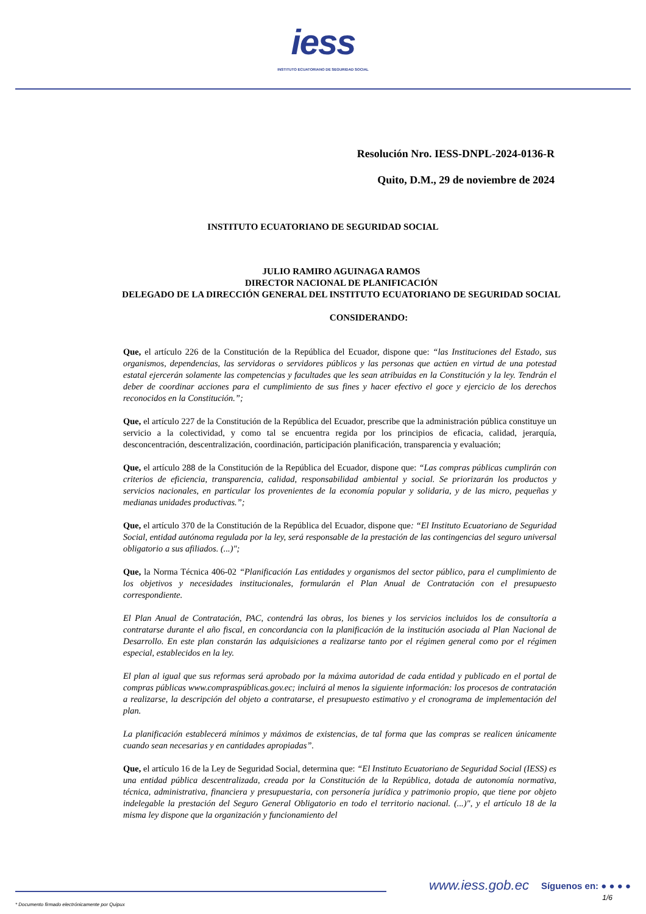iess
INSTITUTO ECUATORIANO DE SEGURIDAD SOCIAL
Resolución Nro. IESS-DNPL-2024-0136-R
Quito, D.M., 29 de noviembre de 2024
INSTITUTO ECUATORIANO DE SEGURIDAD SOCIAL
JULIO RAMIRO AGUINAGA RAMOS
DIRECTOR NACIONAL DE PLANIFICACIÓN
DELEGADO DE LA DIRECCIÓN GENERAL DEL INSTITUTO ECUATORIANO DE SEGURIDAD SOCIAL
CONSIDERANDO:
Que, el artículo 226 de la Constitución de la República del Ecuador, dispone que: “las Instituciones del Estado, sus organismos, dependencias, las servidoras o servidores públicos y las personas que actúen en virtud de una potestad estatal ejercerán solamente las competencias y facultades que les sean atribuidas en la Constitución y la ley. Tendrán el deber de coordinar acciones para el cumplimiento de sus fines y hacer efectivo el goce y ejercicio de los derechos reconocidos en la Constitución.”;
Que, el artículo 227 de la Constitución de la República del Ecuador, prescribe que la administración pública constituye un servicio a la colectividad, y como tal se encuentra regida por los principios de eficacia, calidad, jerarquía, desconcentración, descentralización, coordinación, participación planificación, transparencia y evaluación;
Que, el artículo 288 de la Constitución de la República del Ecuador, dispone que: “Las compras públicas cumplirán con criterios de eficiencia, transparencia, calidad, responsabilidad ambiental y social. Se priorizarán los productos y servicios nacionales, en particular los provenientes de la economía popular y solidaria, y de las micro, pequeñas y medianas unidades productivas.”;
Que, el artículo 370 de la Constitución de la República del Ecuador, dispone que: “El Instituto Ecuatoriano de Seguridad Social, entidad autónoma regulada por la ley, será responsable de la prestación de las contingencias del seguro universal obligatorio a sus afiliados. (...)";
Que, la Norma Técnica 406-02 “Planificación Las entidades y organismos del sector público, para el cumplimiento de los objetivos y necesidades institucionales, formularán el Plan Anual de Contratación con el presupuesto correspondiente.
El Plan Anual de Contratación, PAC, contendrá las obras, los bienes y los servicios incluidos los de consultoría a contratarse durante el año fiscal, en concordancia con la planificación de la institución asociada al Plan Nacional de Desarrollo. En este plan constarán las adquisiciones a realizarse tanto por el régimen general como por el régimen especial, establecidos en la ley.
El plan al igual que sus reformas será aprobado por la máxima autoridad de cada entidad y publicado en el portal de compras públicas www.compraspúblicas.gov.ec; incluirá al menos la siguiente información: los procesos de contratación a realizarse, la descripción del objeto a contratarse, el presupuesto estimativo y el cronograma de implementación del plan.
La planificación establecerá mínimos y máximos de existencias, de tal forma que las compras se realicen únicamente cuando sean necesarias y en cantidades apropiadas”.
Que, el artículo 16 de la Ley de Seguridad Social, determina que: “El Instituto Ecuatoriano de Seguridad Social (IESS) es una entidad pública descentralizada, creada por la Constitución de la República, dotada de autonomía normativa, técnica, administrativa, financiera y presupuestaria, con personería jurídica y patrimonio propio, que tiene por objeto indelegable la prestación del Seguro General Obligatorio en todo el territorio nacional. (...)", y el artículo 18 de la misma ley dispone que la organización y funcionamiento del
www.iess.gob.ec Síguenos en: ● ● ● ●
1/6
* Documento firmado electrónicamente por Quipux